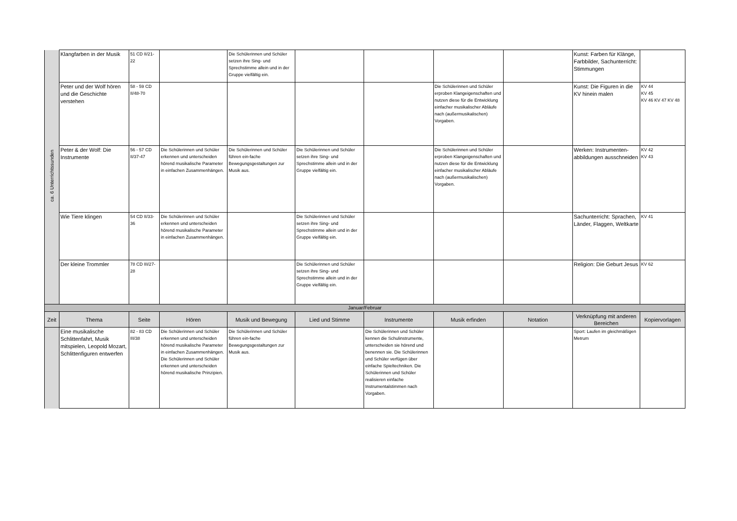| ca. 6 Unterrichtssunden | Klangfarben in der Musik | 51 CD II/21-22 | | Die Schülerinnen und Schüler setzen ihre Sing- und Sprechstimme allein und in der Gruppe vielfältig ein. | | | | | Kunst: Farben für Klänge, Farbbilder, Sachunterricht: Stimmungen | |
| | Peter und der Wolf hören und die Geschichte verstehen | 58 - 59 CD II/48-70 | | | | | Die Schülerinnen und Schüler erproben Klangeigenschaften und nutzen diese für die Entwicklung einfacher musikalischer Abläufe nach (außermusikalischen) Vorgaben. | | Kunst: Die Figuren in die KV hinein malen | KV 44 KV 45 KV 46 KV 47 KV 48 |
| | Peter & der Wolf: Die Instrumente | 56 - 57 CD II/37-47 | Die Schülerinnen und Schüler erkennen und unterscheiden hörend musikalische Parameter in einfachen Zusammenhängen. | Die Schülerinnen und Schüler führen ein-fache Bewegungsgestaltungen zur Musik aus. | Die Schülerinnen und Schüler setzen ihre Sing- und Sprechstimme allein und in der Gruppe vielfältig ein. | | Die Schülerinnen und Schüler erproben Klangeigenschaften und nutzen diese für die Entwicklung einfacher musikalischer Abläufe nach (außermusikalischen) Vorgaben. | | Werken: Instrumenten-abbildungen ausschneiden | KV 42 KV 43 |
| | Wie Tiere klingen | 54 CD II/33-36 | Die Schülerinnen und Schüler erkennen und unterscheiden hörend musikalische Parameter in einfachen Zusammenhängen. | | Die Schülerinnen und Schüler setzen ihre Sing- und Sprechstimme allein und in der Gruppe vielfältig ein. | | | | Sachunterricht: Sprachen, Länder, Flaggen, Weltkarte | KV 41 |
| | Der kleine Trommler | 78 CD III/27-28 | | | Die Schülerinnen und Schüler setzen ihre Sing- und Sprechstimme allein und in der Gruppe vielfältig ein. | | | | Religion: Die Geburt Jesus | KV 62 |
| Januar/Februar | | | | | | | | | | |
| Zeit | Thema | Seite | Hören | Musik und Bewegung | Lied und Stimme | Instrumente | Musik erfinden | Notation | Verknüpfung mit anderen Bereichen | Kopiervorlagen |
| | Eine musikalische Schlittenfahrt, Musik mitspielen, Leopold Mozart, Schlittenfiguren entwerfen | 82 - 83 CD III/38 | Die Schülerinnen und Schüler erkennen und unterscheiden hörend musikalische Parameter in einfachen Zusammenhängen. Die Schülerinnen und Schüler erkennen und unterscheiden hörend musikalische Prinzipien. | Die Schülerinnen und Schüler führen ein-fache Bewegungsgestaltungen zur Musik aus. | | Die Schülerinnen und Schüler kennen die Schulinstrumente, unterscheiden sie hörend und benennen sie. Die Schülerinnen und Schüler verfügen über einfache Spieltechniken. Die Schülerinnen und Schüler realisieren einfache Instrumentalstimmen nach Vorgaben. | | | Sport: Laufen im gleichmäßigen Metrum | |